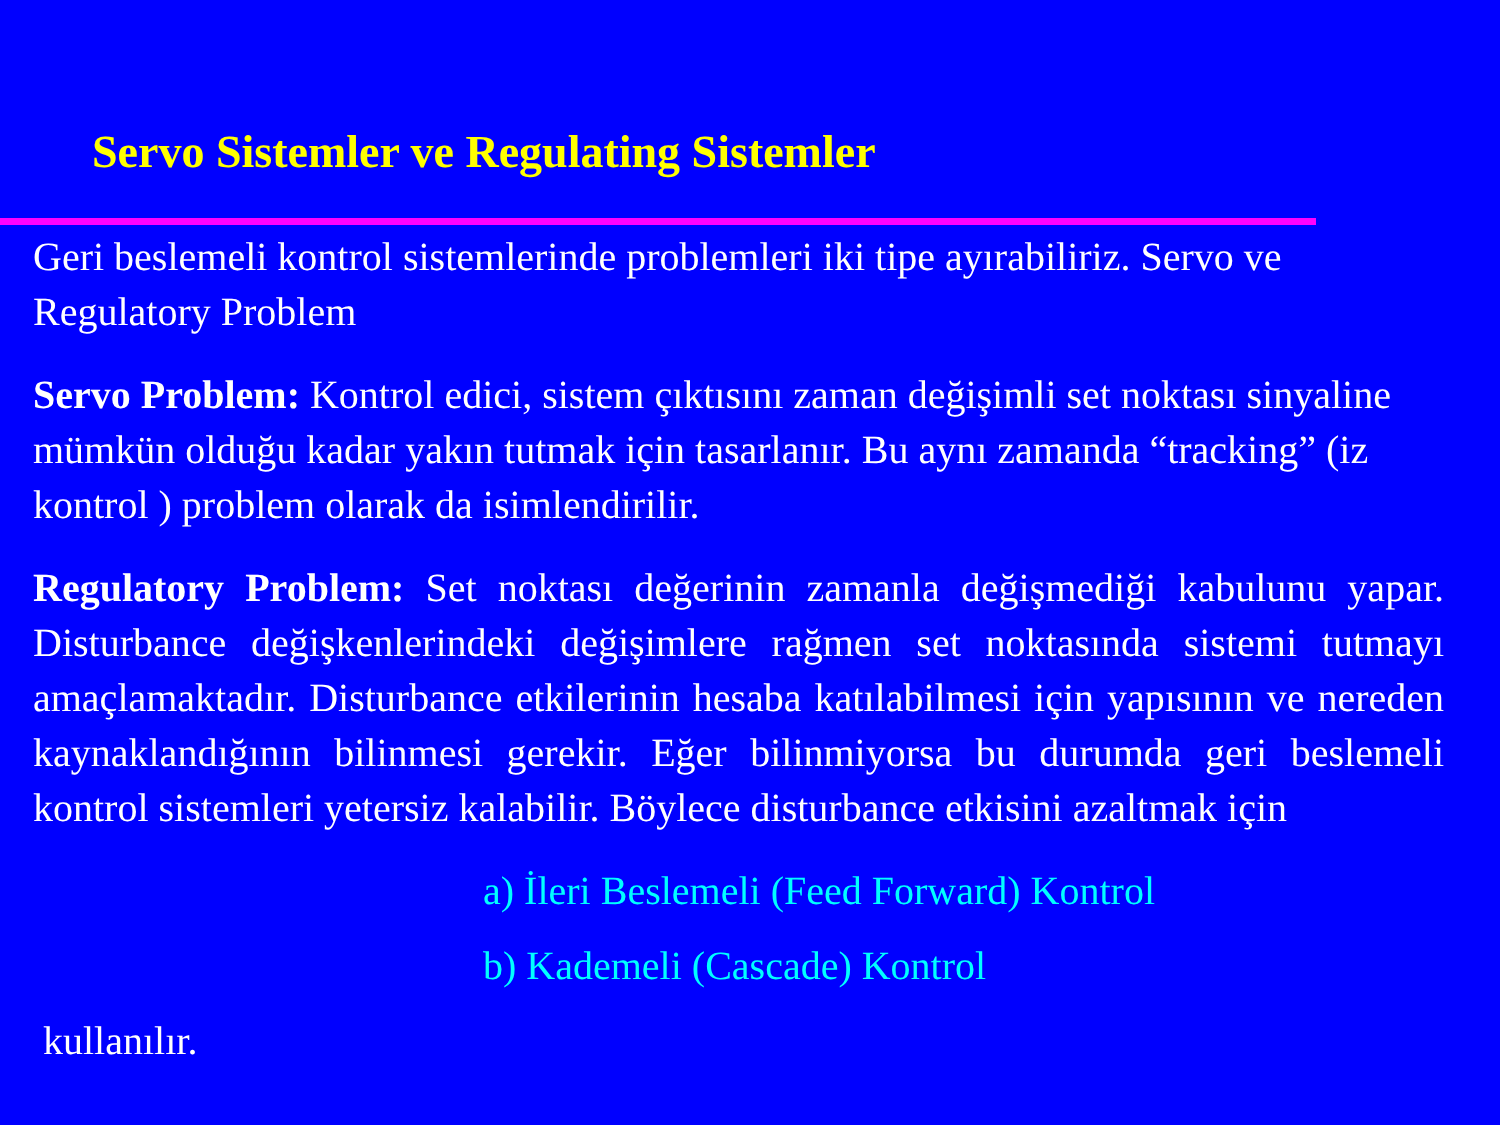Servo Sistemler ve Regulating Sistemler
Geri beslemeli kontrol sistemlerinde problemleri iki tipe ayırabiliriz. Servo ve Regulatory Problem
Servo Problem: Kontrol edici, sistem çıktısını zaman değişimli set noktası sinyaline mümkün olduğu kadar yakın tutmak için tasarlanır. Bu aynı zamanda “tracking” (iz kontrol ) problem olarak da isimlendirilir.
Regulatory Problem: Set noktası değerinin zamanla değişmediği kabulunu yapar. Disturbance değişkenlerindeki değişimlere rağmen set noktasında sistemi tutmayı amaçlamaktadır. Disturbance etkilerinin hesaba katılabilmesi için yapısının ve nereden kaynaklandığının bilinmesi gerekir. Eğer bilinmiyorsa bu durumda geri beslemeli kontrol sistemleri yetersiz kalabilir. Böylece disturbance etkisini azaltmak için
a) İleri Beslemeli (Feed Forward) Kontrol
b) Kademeli (Cascade) Kontrol
kullanılır.